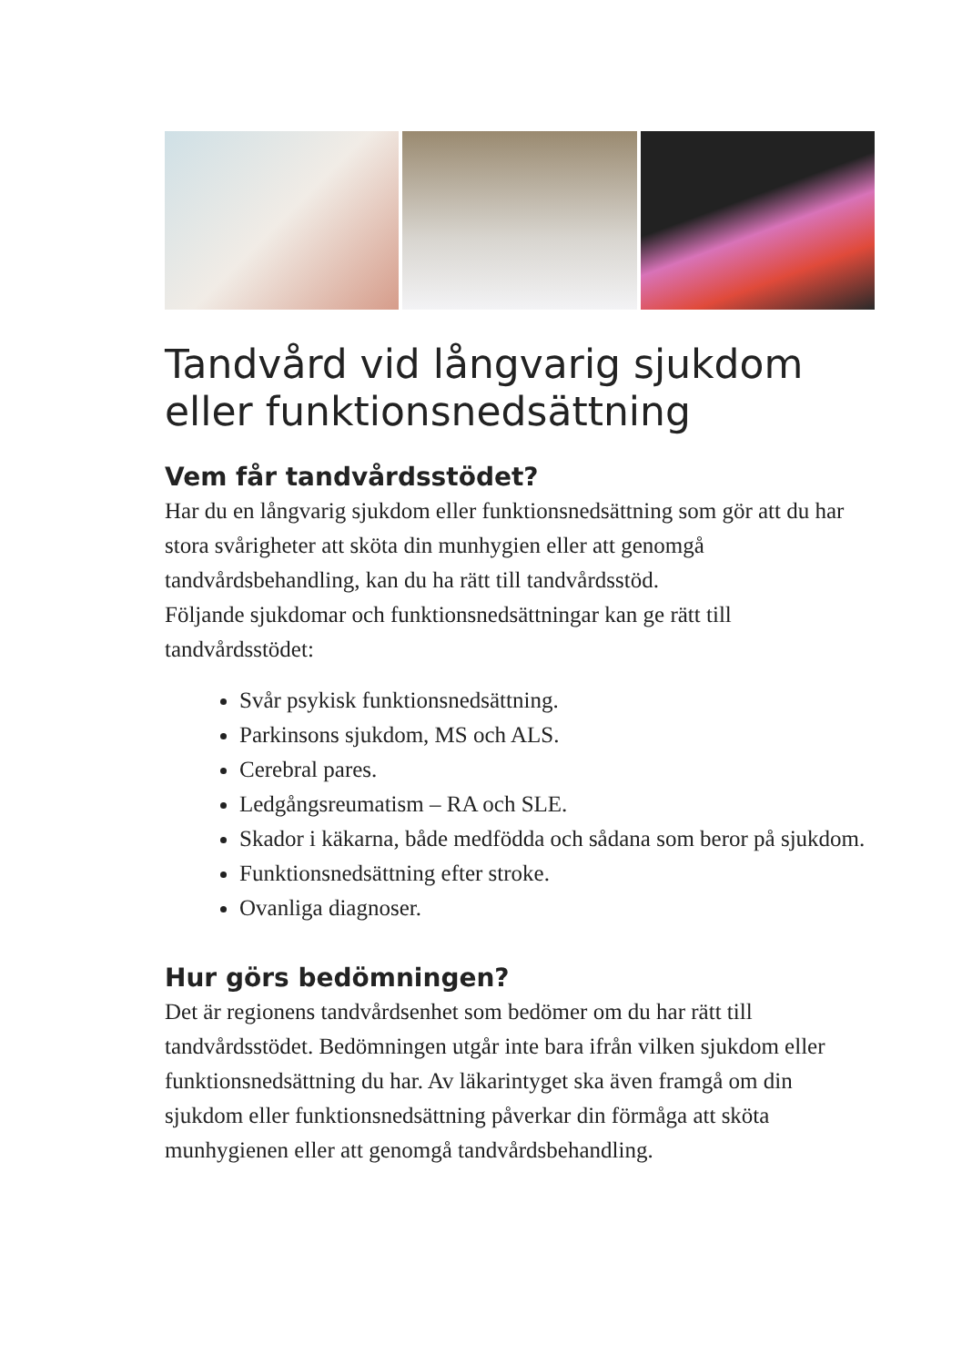Tandvård vid långvarig sjukdom eller funktionsnedsättning
Vem får tandvårdsstödet?
Har du en långvarig sjukdom eller funktionsnedsättning som gör att du har stora svårigheter att sköta din munhygien eller att genomgå tandvårdsbehandling, kan du ha rätt till tandvårdsstöd.
Följande sjukdomar och funktionsnedsättningar kan ge rätt till tandvårdsstödet:
Svår psykisk funktionsnedsättning.
Parkinsons sjukdom, MS och ALS.
Cerebral pares.
Ledgångsreumatism – RA och SLE.
Skador i käkarna, både medfödda och sådana som beror på sjukdom.
Funktionsnedsättning efter stroke.
Ovanliga diagnoser.
Hur görs bedömningen?
Det är regionens tandvårdsenhet som bedömer om du har rätt till tandvårdsstödet. Bedömningen utgår inte bara ifrån vilken sjukdom eller funktionsnedsättning du har. Av läkarintyget ska även framgå om din sjukdom eller funktionsnedsättning påverkar din förmåga att sköta munhygienen eller att genomgå tandvårdsbehandling.